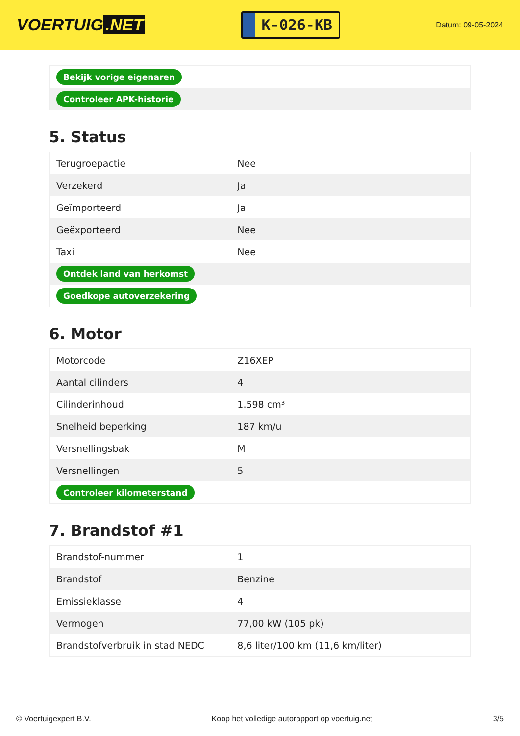VOERTUIG.NET
K-026-KB
Datum: 09-05-2024
| Bekijk vorige eigenaren |
| Controleer APK-historie |
5. Status
| Terugroepactie | Nee |
| Verzekerd | Ja |
| Geïmporteerd | Ja |
| Geëxporteerd | Nee |
| Taxi | Nee |
| Ontdek land van herkomst | |
| Goedkope autoverzekering | |
6. Motor
| Motorcode | Z16XEP |
| Aantal cilinders | 4 |
| Cilinderinhoud | 1.598 cm³ |
| Snelheid beperking | 187 km/u |
| Versnellingsbak | M |
| Versnellingen | 5 |
| Controleer kilometerstand | |
7. Brandstof #1
| Brandstof-nummer | 1 |
| Brandstof | Benzine |
| Emissieklasse | 4 |
| Vermogen | 77,00 kW (105 pk) |
| Brandstofverbruik in stad NEDC | 8,6 liter/100 km (11,6 km/liter) |
© Voertuigexpert B.V. Koop het volledige autorapport op voertuig.net 3/5